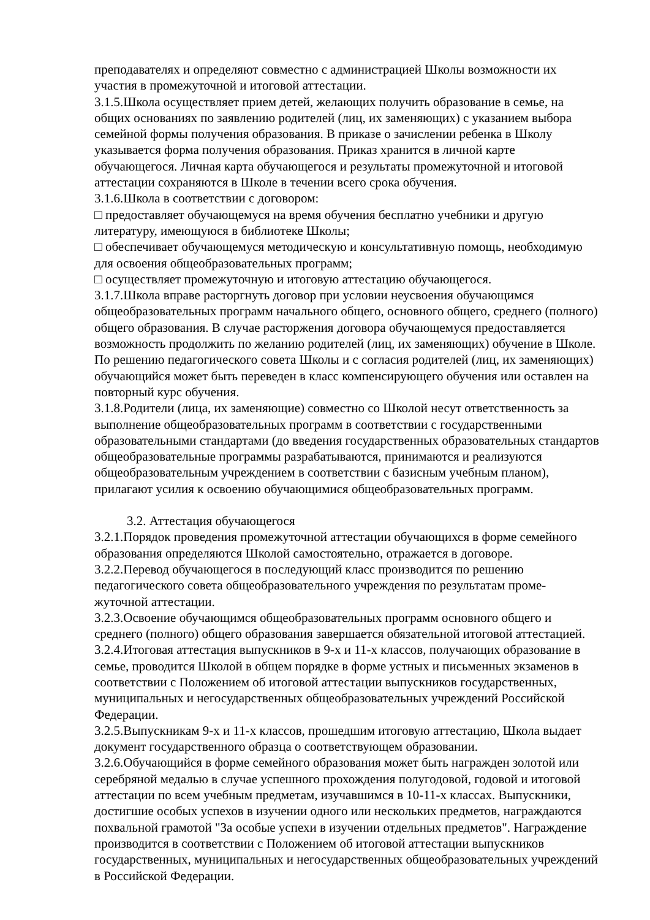преподавателях и определяют совместно с администрацией Школы возможности их участия в промежуточной и итоговой аттестации.
3.1.5.Школа осуществляет прием детей, желающих получить образование в семье, на общих основаниях по заявлению родителей (лиц, их заменяющих) с указанием выбора семейной формы получения образования. В приказе о зачислении ребенка в Школу указывается форма получения образования. Приказ хранится в личной карте обучающегося. Личная карта обучающегося и результаты промежуточной и итоговой аттестации сохраняются в Школе в течении всего срока обучения.
3.1.6.Школа в соответствии с договором:
□ предоставляет обучающемуся на время обучения бесплатно учебники и другую литературу, имеющуюся в библиотеке Школы;
□ обеспечивает обучающемуся методическую и консультативную помощь, необходимую для освоения общеобразовательных программ;
□ осуществляет промежуточную и итоговую аттестацию обучающегося.
3.1.7.Школа вправе расторгнуть договор при условии неусвоения обучающимся общеобразовательных программ начального общего, основного общего, среднего (полного) общего образования. В случае расторжения договора обучающемуся предоставляется возможность продолжить по желанию родителей (лиц, их заменяющих) обучение в Школе. По решению педагогического совета Школы и с согласия родителей (лиц, их заменяющих) обучающийся может быть переведен в класс компенсирующего обучения или оставлен на повторный курс обучения.
3.1.8.Родители (лица, их заменяющие) совместно со Школой несут ответственность за выполнение общеобразовательных программ в соответствии с государственными образовательными стандартами (до введения государственных образовательных стандартов общеобразовательные программы разрабатываются, принимаются и реализуются общеобразовательным учреждением в соответствии с базисным учебным планом), прилагают усилия к освоению обучающимися общеобразовательных программ.
3.2. Аттестация обучающегося
3.2.1.Порядок проведения промежуточной аттестации обучающихся в форме семейного образования определяются Школой самостоятельно, отражается в договоре.
3.2.2.Перевод обучающегося в последующий класс производится по решению педагогического совета общеобразовательного учреждения по результатам проме-
жуточной аттестации.
3.2.3.Освоение обучающимся общеобразовательных программ основного общего и среднего (полного) общего образования завершается обязательной итоговой аттестацией.
3.2.4.Итоговая аттестация выпускников в 9-х и 11-х классов, получающих образование в семье, проводится Школой в общем порядке в форме устных и письменных экзаменов в соответствии с Положением об итоговой аттестации выпускников государственных, муниципальных и негосударственных общеобразовательных учреждений Российской Федерации.
3.2.5.Выпускникам 9-х и 11-х классов, прошедшим итоговую аттестацию, Школа выдает документ государственного образца о соответствующем образовании.
3.2.6.Обучающийся в форме семейного образования может быть награжден золотой или серебряной медалью в случае успешного прохождения полугодовой, годовой и итоговой аттестации по всем учебным предметам, изучавшимся в 10-11-х классах. Выпускники, достигшие особых успехов в изучении одного или нескольких предметов, награждаются похвальной грамотой "За особые успехи в изучении отдельных предметов". Награждение производится в соответствии с Положением об итоговой аттестации выпускников государственных, муниципальных и негосударственных общеобразовательных учреждений в Российской Федерации.